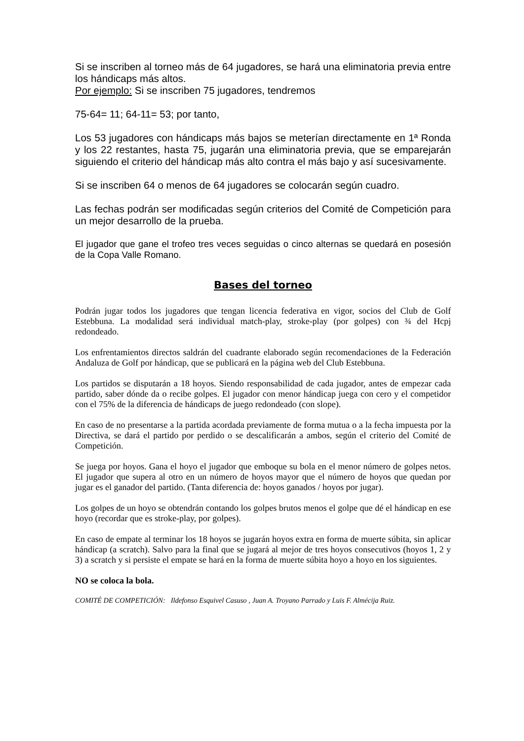Si se inscriben al torneo más de 64 jugadores, se hará una eliminatoria previa entre los hándicaps más altos.
Por ejemplo: Si se inscriben 75 jugadores, tendremos
75-64= 11; 64-11= 53; por tanto,
Los 53 jugadores con hándicaps más bajos se meterían directamente en 1ª Ronda y los 22 restantes, hasta 75, jugarán una eliminatoria previa, que se emparejarán siguiendo el criterio del hándicap más alto contra el más bajo y así sucesivamente.
Si se inscriben 64 o menos de 64 jugadores se colocarán según cuadro.
Las fechas podrán ser modificadas según criterios del Comité de Competición para un mejor desarrollo de la prueba.
El jugador que gane el trofeo tres veces seguidas o cinco alternas se quedará en posesión de la Copa Valle Romano.
Bases del torneo
Podrán jugar todos los jugadores que tengan licencia federativa en vigor, socios del Club de Golf Estebbuna. La modalidad será individual match-play, stroke-play (por golpes) con ¾ del Hcpj redondeado.
Los enfrentamientos directos saldrán del cuadrante elaborado según recomendaciones de la Federación Andaluza de Golf por hándicap, que se publicará en la página web del Club Estebbuna.
Los partidos se disputarán a 18 hoyos. Siendo responsabilidad de cada jugador, antes de empezar cada partido, saber dónde da o recibe golpes. El jugador con menor hándicap juega con cero y el competidor con el 75% de la diferencia de hándicaps de juego redondeado (con slope).
En caso de no presentarse a la partida acordada previamente de forma mutua o a la fecha impuesta por la Directiva, se dará el partido por perdido o se descalificarán a ambos, según el criterio del Comité de Competición.
Se juega por hoyos. Gana el hoyo el jugador que emboque su bola en el menor número de golpes netos. El jugador que supera al otro en un número de hoyos mayor que el número de hoyos que quedan por jugar es el ganador del partido. (Tanta diferencia de: hoyos ganados / hoyos por jugar).
Los golpes de un hoyo se obtendrán contando los golpes brutos menos el golpe que dé el hándicap en ese hoyo (recordar que es stroke-play, por golpes).
En caso de empate al terminar los 18 hoyos se jugarán hoyos extra en forma de muerte súbita, sin aplicar hándicap (a scratch). Salvo para la final que se jugará al mejor de tres hoyos consecutivos (hoyos 1, 2 y 3) a scratch y si persiste el empate se hará en la forma de muerte súbita hoyo a hoyo en los siguientes.
NO se coloca la bola.
COMITÉ DE COMPETICIÓN: Ildefonso Esquivel Casuso , Juan A. Troyano Parrado y Luis F. Almécija Ruiz.